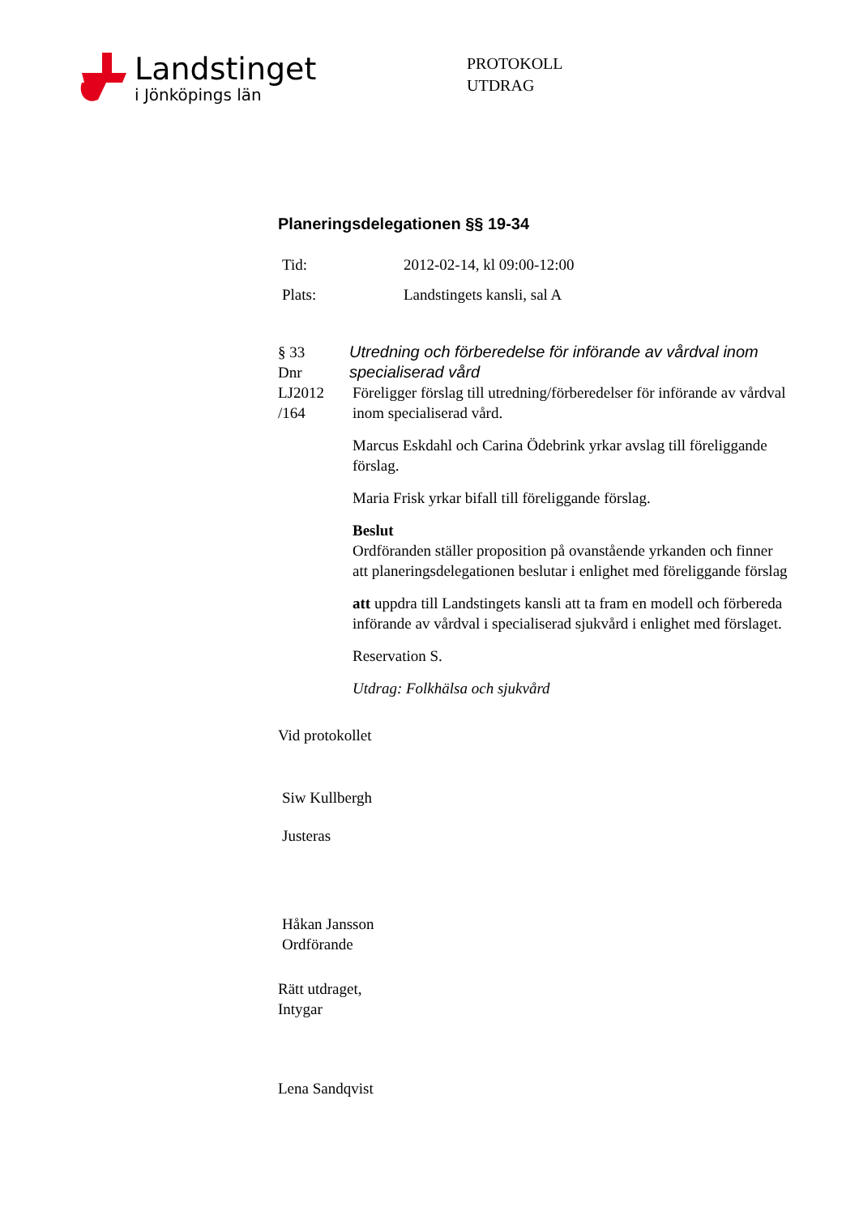Landstinget
i Jönköpings län
PROTOKOLL
UTDRAG
Planeringsdelegationen §§ 19-34
Tid: 2012-02-14, kl 09:00-12:00
Plats: Landstingets kansli, sal A
§ 33
Dnr
LJ2012
/164
Utredning och förberedelse för införande av vårdval inom specialiserad vård
Föreligger förslag till utredning/förberedelser för införande av vårdval inom specialiserad vård.
Marcus Eskdahl och Carina Ödebrink yrkar avslag till föreliggande förslag.
Maria Frisk yrkar bifall till föreliggande förslag.
Beslut
Ordföranden ställer proposition på ovanstående yrkanden och finner att planeringsdelegationen beslutar i enlighet med föreliggande förslag
att uppdra till Landstingets kansli att ta fram en modell och förbereda införande av vårdval i specialiserad sjukvård i enlighet med förslaget.
Reservation S.
Utdrag: Folkhälsa och sjukvård
Vid protokollet
Siw Kullbergh
Justeras
Håkan Jansson
Ordförande
Rätt utdraget,
Intygar
Lena Sandqvist